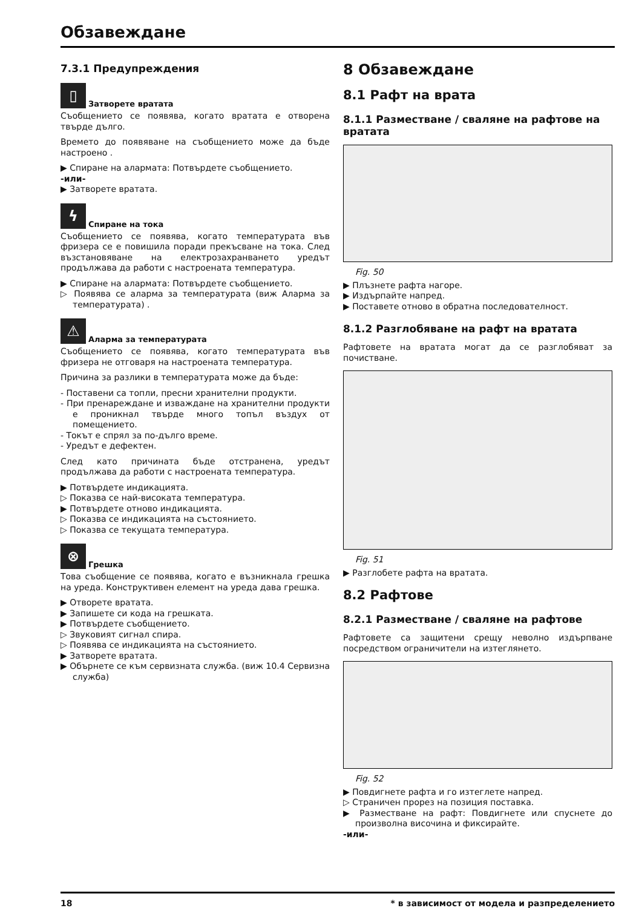Обзавеждане
7.3.1 Предупреждения
▯
Затворете вратата
Съобщението се появява, когато вратата е отворена твърде дълго.
Времето до появяване на съобщението може да бъде настроено .
▶ Спиране на алармата: Потвърдете съобщението.
-или-
▶ Затворете вратата.
ϟ
Спиране на тока
Съобщението се появява, когато температурата във фризера се е повишила поради прекъсване на тока. След възстановяване на електрозахранването уредът продължава да работи с настроената температура.
▶ Спиране на алармата: Потвърдете съобщението.
▷ Появява се аларма за температурата (виж Аларма за температурата) .
⚠
Аларма за температурата
Съобщението се появява, когато температурата във фризера не отговаря на настроената температура.
Причина за разлики в температурата може да бъде:
- Поставени са топли, пресни хранителни продукти.
- При пренареждане и изваждане на хранителни продукти е проникнал твърде много топъл въздух от помещението.
- Токът е спрял за по-дълго време.
- Уредът е дефектен.
След като причината бъде отстранена, уредът продължава да работи с настроената температура.
▶ Потвърдете индикацията.
▷ Показва се най-високата температура.
▶ Потвърдете отново индикацията.
▷ Показва се индикацията на състоянието.
▷ Показва се текущата температура.
⊗
Грешка
Това съобщение се появява, когато е възникнала грешка на уреда. Конструктивен елемент на уреда дава грешка.
▶ Отворете вратата.
▶ Запишете си кода на грешката.
▶ Потвърдете съобщението.
▷ Звуковият сигнал спира.
▷ Появява се индикацията на състоянието.
▶ Затворете вратата.
▶ Обърнете се към сервизната служба. (виж 10.4 Сервизна служба)
8 Обзавеждане
8.1 Рафт на врата
8.1.1 Разместване / сваляне на рафтове на вратата
Fig. 50
▶ Плъзнете рафта нагоре.
▶ Издърпайте напред.
▶ Поставете отново в обратна последователност.
8.1.2 Разглобяване на рафт на вратата
Рафтовете на вратата могат да се разглобяват за почистване.
Fig. 51
▶ Разглобете рафта на вратата.
8.2 Рафтове
8.2.1 Разместване / сваляне на рафтове
Рафтовете са защитени срещу неволно издърпване посредством ограничители на изтеглянето.
Fig. 52
▶ Повдигнете рафта и го изтеглете напред.
▷ Страничен прорез на позиция поставка.
▶ Разместване на рафт: Повдигнете или спуснете до произволна височина и фиксирайте.
-или-
18 * в зависимост от модела и разпределението